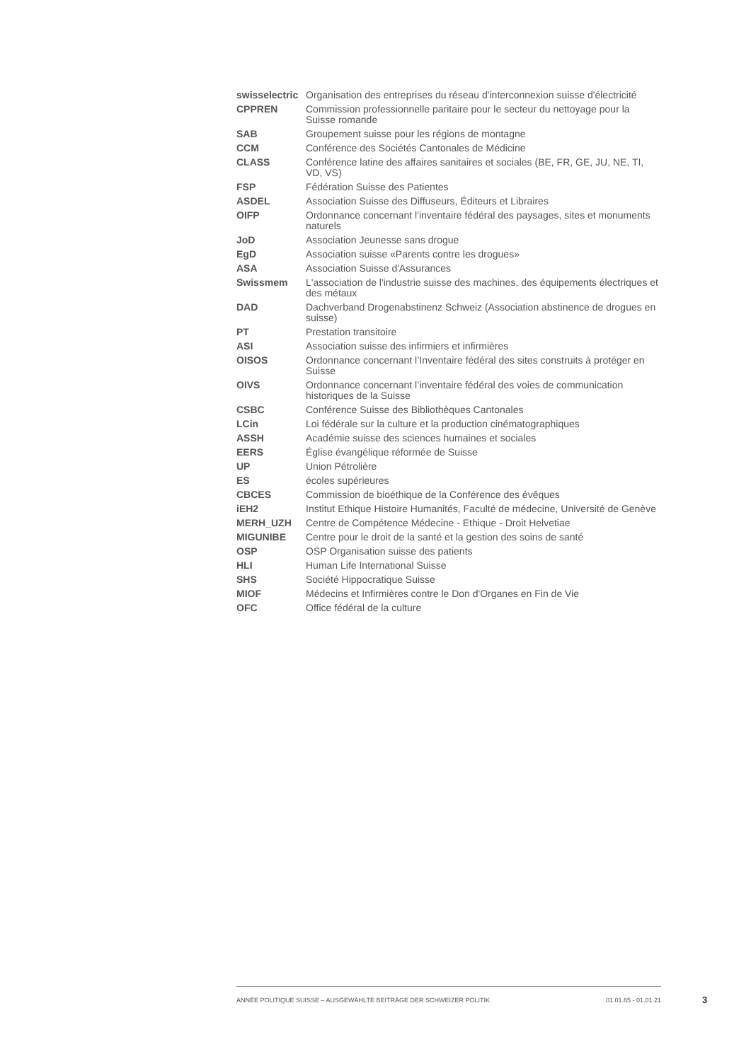| swisselectric | Organisation des entreprises du réseau d'interconnexion suisse d'électricité |
| CPPREN | Commission professionnelle paritaire pour le secteur du nettoyage pour la Suisse romande |
| SAB | Groupement suisse pour les régions de montagne |
| CCM | Conférence des Sociétés Cantonales de Médicine |
| CLASS | Conférence latine des affaires sanitaires et sociales (BE, FR, GE, JU, NE, TI, VD, VS) |
| FSP | Fédération Suisse des Patientes |
| ASDEL | Association Suisse des Diffuseurs, Éditeurs et Libraires |
| OIFP | Ordonnance concernant l'inventaire fédéral des paysages, sites et monuments naturels |
| JoD | Association Jeunesse sans drogue |
| EgD | Association suisse «Parents contre les drogues» |
| ASA | Association Suisse d'Assurances |
| Swissmem | L'association de l'industrie suisse des machines, des équipements électriques et des métaux |
| DAD | Dachverband Drogenabstinenz Schweiz (Association abstinence de drogues en suisse) |
| PT | Prestation transitoire |
| ASI | Association suisse des infirmiers et infirmières |
| OISOS | Ordonnance concernant l’Inventaire fédéral des sites construits à protéger en Suisse |
| OIVS | Ordonnance concernant l’inventaire fédéral des voies de communication historiques de la Suisse |
| CSBC | Conférence Suisse des Bibliothèques Cantonales |
| LCin | Loi fédérale sur la culture et la production cinématographiques |
| ASSH | Académie suisse des sciences humaines et sociales |
| EERS | Église évangélique réformée de Suisse |
| UP | Union Pétrolière |
| ES | écoles supérieures |
| CBCES | Commission de bioéthique de la Conférence des évêques |
| iEH2 | Institut Ethique Histoire Humanités, Faculté de médecine, Université de Genève |
| MERH_UZH | Centre de Compétence Médecine - Ethique - Droit Helvetiae |
| MIGUNIBE | Centre pour le droit de la santé et la gestion des soins de santé |
| OSP | OSP Organisation suisse des patients |
| HLI | Human Life International Suisse |
| SHS | Société Hippocratique Suisse |
| MIOF | Médecins et Infirmières contre le Don d'Organes en Fin de Vie |
| OFC | Office fédéral de la culture |
ANNÉE POLITIQUE SUISSE – AUSGEWÄHLTE BEITRÄGE DER SCHWEIZER POLITIK 01.01.65 - 01.01.21
3